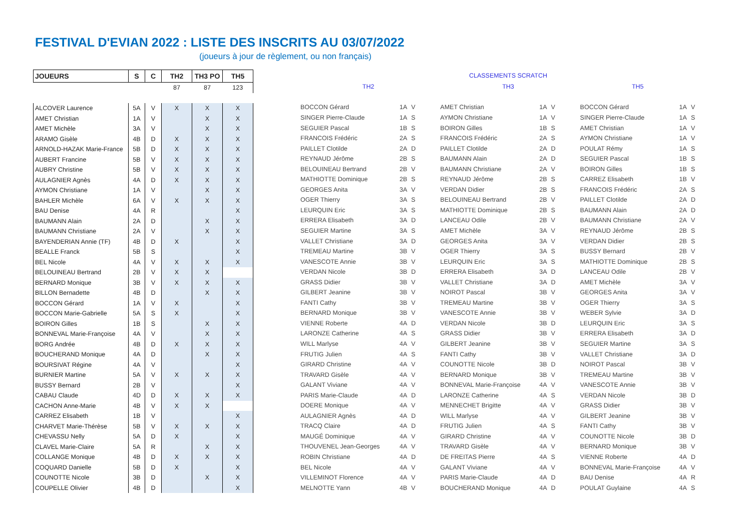FESTIVAL D'EVIAN 2022 : LISTE DES INSCRITS AU 03/07/2022
(joueurs à jour de règlement, ou non français)
| JOUEURS | S | C | TH2 | TH3 PO | TH5 |
| --- | --- | --- | --- | --- | --- |
| | | | 87 | 87 | 123 |
| ALCOVER Laurence | 5A | V | X | X | X |
| AMET Christian | 1A | V | | X | X |
| AMET Michèle | 3A | V | | X | X |
| ARAMO Gisèle | 4B | D | X | X | X |
| ARNOLD-HAZAK Marie-France | 5B | D | X | X | X |
| AUBERT Francine | 5B | V | X | X | X |
| AUBRY Christine | 5B | V | X | X | X |
| AULAGNIER Agnès | 4A | D | X | X | X |
| AYMON Christiane | 1A | V | | X | X |
| BAHLER Michèle | 6A | V | X | X | X |
| BAU Denise | 4A | R | | | X |
| BAUMANN Alain | 2A | D | | X | X |
| BAUMANN Christiane | 2A | V | | X | X |
| BAYENDERIAN Annie (TF) | 4B | D | X | | X |
| BEALLE Franck | 5B | S | | | X |
| BEL Nicole | 4A | V | X | X | X |
| BELOUINEAU Bertrand | 2B | V | X | X | |
| BERNARD Monique | 3B | V | X | X | X |
| BILLON Bernadette | 4B | D | | X | X |
| BOCCON Gérard | 1A | V | X | | X |
| BOCCON Marie-Gabrielle | 5A | S | X | | X |
| BOIRON Gilles | 1B | S | | X | X |
| BONNEVAL Marie-Françoise | 4A | V | | X | X |
| BORG Andrée | 4B | D | X | X | X |
| BOUCHERAND Monique | 4A | D | | X | X |
| BOURSIVAT Régine | 4A | V | | | X |
| BURNIER Martine | 5A | V | X | X | X |
| BUSSY Bernard | 2B | V | | | X |
| CABAU Claude | 4D | D | X | X | X |
| CACHON Anne-Marie | 4B | V | X | X | |
| CARREZ Elisabeth | 1B | V | | | X |
| CHARVET Marie-Thérèse | 5B | V | X | X | X |
| CHEVASSU Nelly | 5A | D | X | | X |
| CLAVEL Marie-Claire | 5A | R | | X | X |
| COLLANGE Monique | 4B | D | X | X | X |
| COQUARD Danielle | 5B | D | X | | X |
| COUNOTTE Nicole | 3B | D | | X | X |
| COUPELLE Olivier | 4B | D | | | X |
| | | | CLASSEMENTS SCRATCH | | | | | | | |
| TH2 | | | TH3 | | | TH5 | | | | |
| BOCCON Gérard | 1A | V | AMET Christian | 1A | V | BOCCON Gérard | 1A | V | | |
| SINGER Pierre-Claude | 1A | S | AYMON Christiane | 1A | V | SINGER Pierre-Claude | 1A | S | | |
| SEGUIER Pascal | 1B | S | BOIRON Gilles | 1B | S | AMET Christian | 1A | V | | |
| FRANCOIS Frédéric | 2A | S | FRANCOIS Frédéric | 2A | S | AYMON Christiane | 1A | V | | |
| PAILLET Clotilde | 2A | D | PAILLET Clotilde | 2A | D | POULAT Rémy | 1A | S | | |
| REYNAUD Jérôme | 2B | S | BAUMANN Alain | 2A | D | SEGUIER Pascal | 1B | S | | |
| BELOUINEAU Bertrand | 2B | V | BAUMANN Christiane | 2A | V | BOIRON Gilles | 1B | S | | |
| MATHIOTTE Dominique | 2B | S | REYNAUD Jérôme | 2B | S | CARREZ Elisabeth | 1B | V | | |
| GEORGES Anita | 3A | V | VERDAN Didier | 2B | S | FRANCOIS Frédéric | 2A | S | | |
| OGER Thierry | 3A | S | BELOUINEAU Bertrand | 2B | V | PAILLET Clotilde | 2A | D | | |
| LEURQUIN Eric | 3A | S | MATHIOTTE Dominique | 2B | S | BAUMANN Alain | 2A | D | | |
| ERRERA Elisabeth | 3A | D | LANCEAU Odile | 2B | V | BAUMANN Christiane | 2A | V | | |
| SEGUIER Martine | 3A | S | AMET Michèle | 3A | V | REYNAUD Jérôme | 2B | S | | |
| VALLET Christiane | 3A | D | GEORGES Anita | 3A | V | VERDAN Didier | 2B | S | | |
| TREMEAU Martine | 3B | V | OGER Thierry | 3A | S | BUSSY Bernard | 2B | V | | |
| VANESCOTE Annie | 3B | V | LEURQUIN Eric | 3A | S | MATHIOTTE Dominique | 2B | S | | |
| VERDAN Nicole | 3B | D | ERRERA Elisabeth | 3A | D | LANCEAU Odile | 2B | V | | |
| GRASS Didier | 3B | V | VALLET Christiane | 3A | D | AMET Michèle | 3A | V | | |
| GILBERT Jeanine | 3B | V | NOIROT Pascal | 3B | V | GEORGES Anita | 3A | V | | |
| FANTI Cathy | 3B | V | TREMEAU Martine | 3B | V | OGER Thierry | 3A | S | | |
| BERNARD Monique | 3B | V | VANESCOTE Annie | 3B | V | WEBER Sylvie | 3A | D | | |
| VIENNE Roberte | 4A | D | VERDAN Nicole | 3B | D | LEURQUIN Eric | 3A | S | | |
| LARONZE Catherine | 4A | S | GRASS Didier | 3B | V | ERRERA Elisabeth | 3A | D | | |
| WILL Marlyse | 4A | V | GILBERT Jeanine | 3B | V | SEGUIER Martine | 3A | S | | |
| FRUTIG Julien | 4A | S | FANTI Cathy | 3B | V | VALLET Christiane | 3A | D | | |
| GIRARD Christine | 4A | V | COUNOTTE Nicole | 3B | D | NOIROT Pascal | 3B | V | | |
| TRAVARD Gisèle | 4A | V | BERNARD Monique | 3B | V | TREMEAU Martine | 3B | V | | |
| GALANT Viviane | 4A | V | BONNEVAL Marie-Françoise | 4A | V | VANESCOTE Annie | 3B | V | | |
| PARIS Marie-Claude | 4A | D | LARONZE Catherine | 4A | S | VERDAN Nicole | 3B | D | | |
| DOERE Monique | 4A | V | MENNECHET Brigitte | 4A | V | GRASS Didier | 3B | V | | |
| AULAGNIER Agnès | 4A | D | WILL Marlyse | 4A | V | GILBERT Jeanine | 3B | V | | |
| TRACQ Claire | 4A | D | FRUTIG Julien | 4A | S | FANTI Cathy | 3B | V | | |
| MAUGÉ Dominique | 4A | V | GIRARD Christine | 4A | V | COUNOTTE Nicole | 3B | D | | |
| THOUVENEL Jean-Georges | 4A | V | TRAVARD Gisèle | 4A | V | BERNARD Monique | 3B | V | | |
| ROBIN Christiane | 4A | D | DE FREITAS Pierre | 4A | S | VIENNE Roberte | 4A | D | | |
| BEL Nicole | 4A | V | GALANT Viviane | 4A | V | BONNEVAL Marie-Françoise | 4A | V | | |
| VILLEMINOT Florence | 4A | V | PARIS Marie-Claude | 4A | D | BAU Denise | 4A | R | | |
| MELNOTTE Yann | 4B | V | BOUCHERAND Monique | 4A | D | POULAT Guylaine | 4A | S | | |